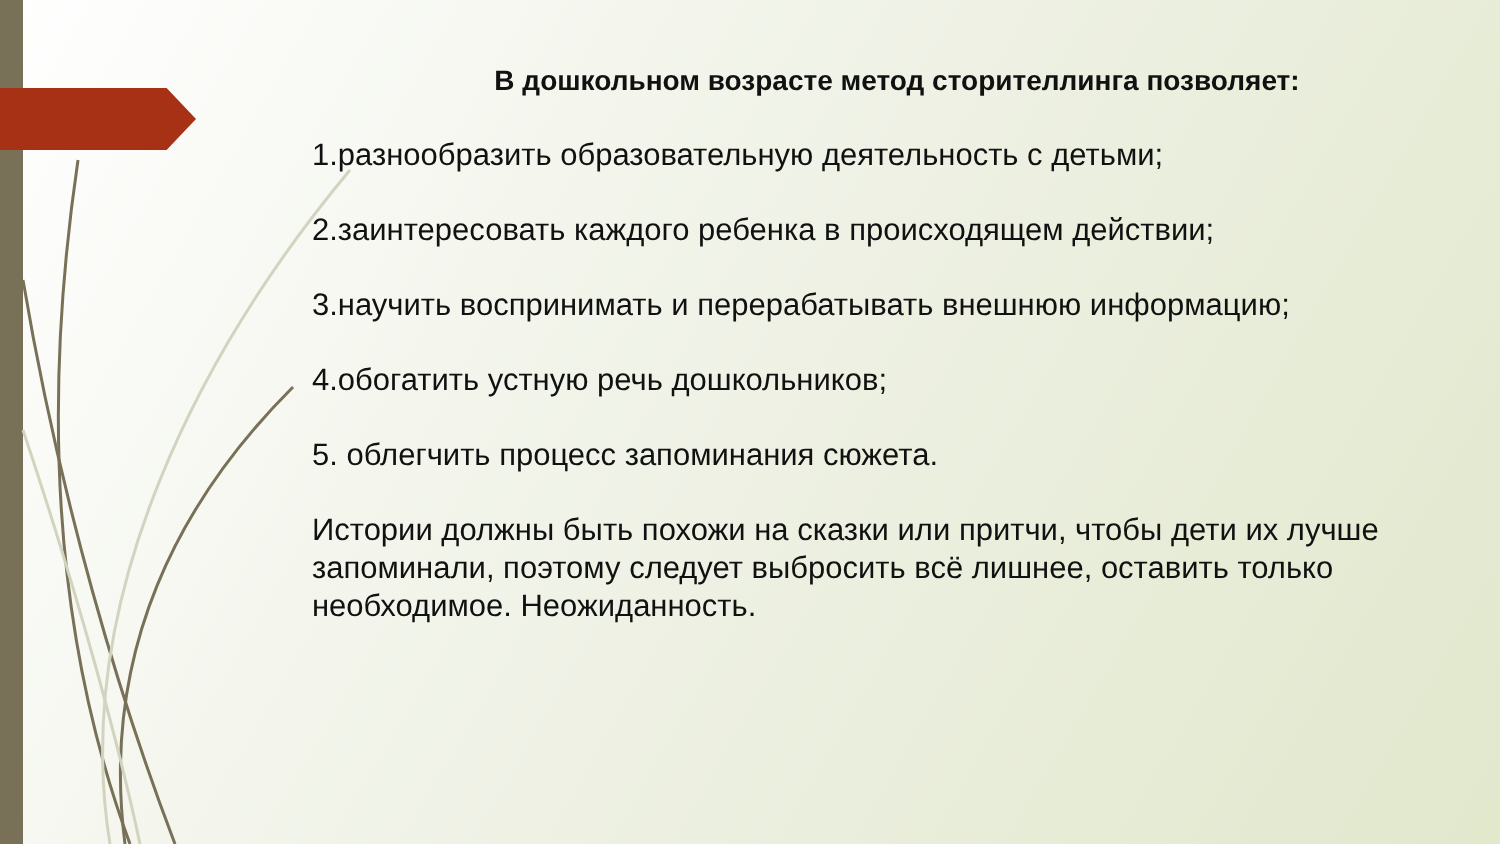В дошкольном возрасте метод сторителлинга позволяет:
1.разнообразить образовательную деятельность с детьми;
2.заинтересовать каждого ребенка в происходящем действии;
3.научить воспринимать и перерабатывать внешнюю информацию;
4.обогатить устную речь дошкольников;
5. облегчить процесс запоминания сюжета.
Истории должны быть похожи на сказки или притчи, чтобы дети их лучше запоминали, поэтому следует выбросить всё лишнее, оставить только необходимое. Неожиданность.